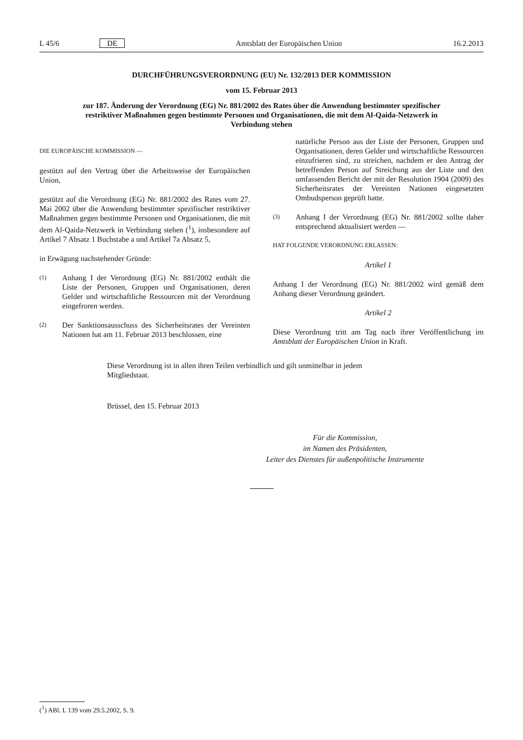L 45/6 DE Amtsblatt der Europäischen Union 16.2.2013
DURCHFÜHRUNGSVERORDNUNG (EU) Nr. 132/2013 DER KOMMISSION
vom 15. Februar 2013
zur 187. Änderung der Verordnung (EG) Nr. 881/2002 des Rates über die Anwendung bestimmter spezifischer restriktiver Maßnahmen gegen bestimmte Personen und Organisationen, die mit dem Al-Qaida-Netzwerk in Verbindung stehen
DIE EUROPÄISCHE KOMMISSION —
gestützt auf den Vertrag über die Arbeitsweise der Europäischen Union,
gestützt auf die Verordnung (EG) Nr. 881/2002 des Rates vom 27. Mai 2002 über die Anwendung bestimmter spezifischer restriktiver Maßnahmen gegen bestimmte Personen und Organisationen, die mit dem Al-Qaida-Netzwerk in Verbindung stehen (<sup>1</sup>), insbesondere auf Artikel 7 Absatz 1 Buchstabe a und Artikel 7a Absatz 5,
in Erwägung nachstehender Gründe:
(1)
Anhang I der Verordnung (EG) Nr. 881/2002 enthält die Liste der Personen, Gruppen und Organisationen, deren Gelder und wirtschaftliche Ressourcen mit der Verordnung eingefroren werden.
(2)
Der Sanktionsausschuss des Sicherheitsrates der Vereinten Nationen hat am 11. Februar 2013 beschlossen, eine
natürliche Person aus der Liste der Personen, Gruppen und Organisationen, deren Gelder und wirtschaftliche Ressourcen einzufrieren sind, zu streichen, nachdem er den Antrag der betreffenden Person auf Streichung aus der Liste und den umfassenden Bericht der mit der Resolution 1904 (2009) des Sicherheitsrates der Vereinten Nationen eingesetzten Ombudsperson geprüft hatte.
(3)
Anhang I der Verordnung (EG) Nr. 881/2002 sollte daher entsprechend aktualisiert werden —
HAT FOLGENDE VERORDNUNG ERLASSEN:
Artikel 1
Anhang I der Verordnung (EG) Nr. 881/2002 wird gemäß dem Anhang dieser Verordnung geändert.
Artikel 2
Diese Verordnung tritt am Tag nach ihrer Veröffentlichung im Amtsblatt der Europäischen Union in Kraft.
Diese Verordnung ist in allen ihren Teilen verbindlich und gilt unmittelbar in jedem Mitgliedstaat.
Brüssel, den 15. Februar 2013
Für die Kommission,
im Namen des Präsidenten,
Leiter des Dienstes für außenpolitische Instrumente
(<sup>1</sup>) ABl. L 139 vom 29.5.2002, S. 9.